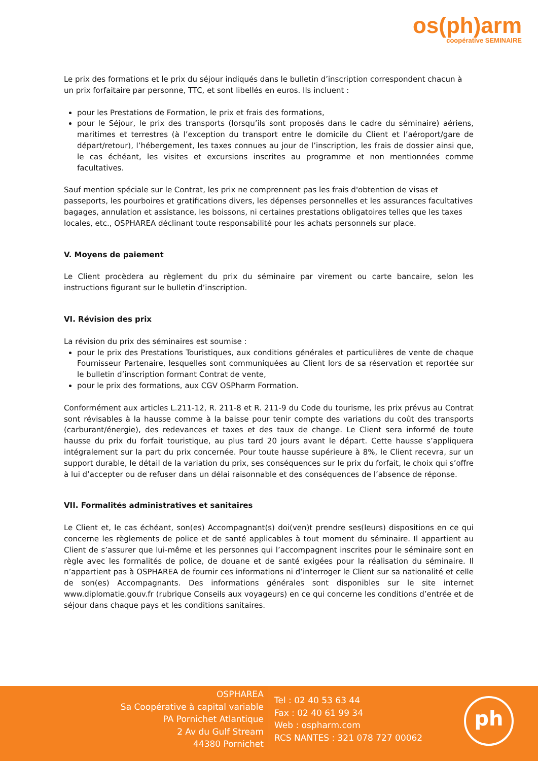os(ph)arm
coopérative SEMINAIRE
Le prix des formations et le prix du séjour indiqués dans le bulletin d’inscription correspondent chacun à un prix forfaitaire par personne, TTC, et sont libellés en euros. Ils incluent :
pour les Prestations de Formation, le prix et frais des formations,
pour le Séjour, le prix des transports (lorsqu’ils sont proposés dans le cadre du séminaire) aériens, maritimes et terrestres (à l’exception du transport entre le domicile du Client et l’aéroport/gare de départ/retour), l’hébergement, les taxes connues au jour de l’inscription, les frais de dossier ainsi que, le cas échéant, les visites et excursions inscrites au programme et non mentionnées comme facultatives.
Sauf mention spéciale sur le Contrat, les prix ne comprennent pas les frais d'obtention de visas et passeports, les pourboires et gratifications divers, les dépenses personnelles et les assurances facultatives bagages, annulation et assistance, les boissons, ni certaines prestations obligatoires telles que les taxes locales, etc., OSPHAREA déclinant toute responsabilité pour les achats personnels sur place.
V. Moyens de paiement
Le Client procèdera au règlement du prix du séminaire par virement ou carte bancaire, selon les instructions figurant sur le bulletin d’inscription.
VI. Révision des prix
La révision du prix des séminaires est soumise :
pour le prix des Prestations Touristiques, aux conditions générales et particulières de vente de chaque Fournisseur Partenaire, lesquelles sont communiquées au Client lors de sa réservation et reportée sur le bulletin d’inscription formant Contrat de vente,
pour le prix des formations, aux CGV OSPharm Formation.
Conformément aux articles L.211-12, R. 211-8 et R. 211-9 du Code du tourisme, les prix prévus au Contrat sont révisables à la hausse comme à la baisse pour tenir compte des variations du coût des transports (carburant/énergie), des redevances et taxes et des taux de change. Le Client sera informé de toute hausse du prix du forfait touristique, au plus tard 20 jours avant le départ. Cette hausse s’appliquera intégralement sur la part du prix concernée. Pour toute hausse supérieure à 8%, le Client recevra, sur un support durable, le détail de la variation du prix, ses conséquences sur le prix du forfait, le choix qui s’offre à lui d’accepter ou de refuser dans un délai raisonnable et des conséquences de l’absence de réponse.
VII. Formalités administratives et sanitaires
Le Client et, le cas échéant, son(es) Accompagnant(s) doi(ven)t prendre ses(leurs) dispositions en ce qui concerne les règlements de police et de santé applicables à tout moment du séminaire. Il appartient au Client de s’assurer que lui-même et les personnes qui l’accompagnent inscrites pour le séminaire sont en règle avec les formalités de police, de douane et de santé exigées pour la réalisation du séminaire. Il n’appartient pas à OSPHAREA de fournir ces informations ni d’interroger le Client sur sa nationalité et celle de son(es) Accompagnants. Des informations générales sont disponibles sur le site internet www.diplomatie.gouv.fr (rubrique Conseils aux voyageurs) en ce qui concerne les conditions d’entrée et de séjour dans chaque pays et les conditions sanitaires.
OSPHAREA
Sa Coopérative à capital variable
PA Pornichet Atlantique
2 Av du Gulf Stream
44380 Pornichet
Tel : 02 40 53 63 44
Fax : 02 40 61 99 34
Web : ospharm.com
RCS NANTES : 321 078 727 00062
ph